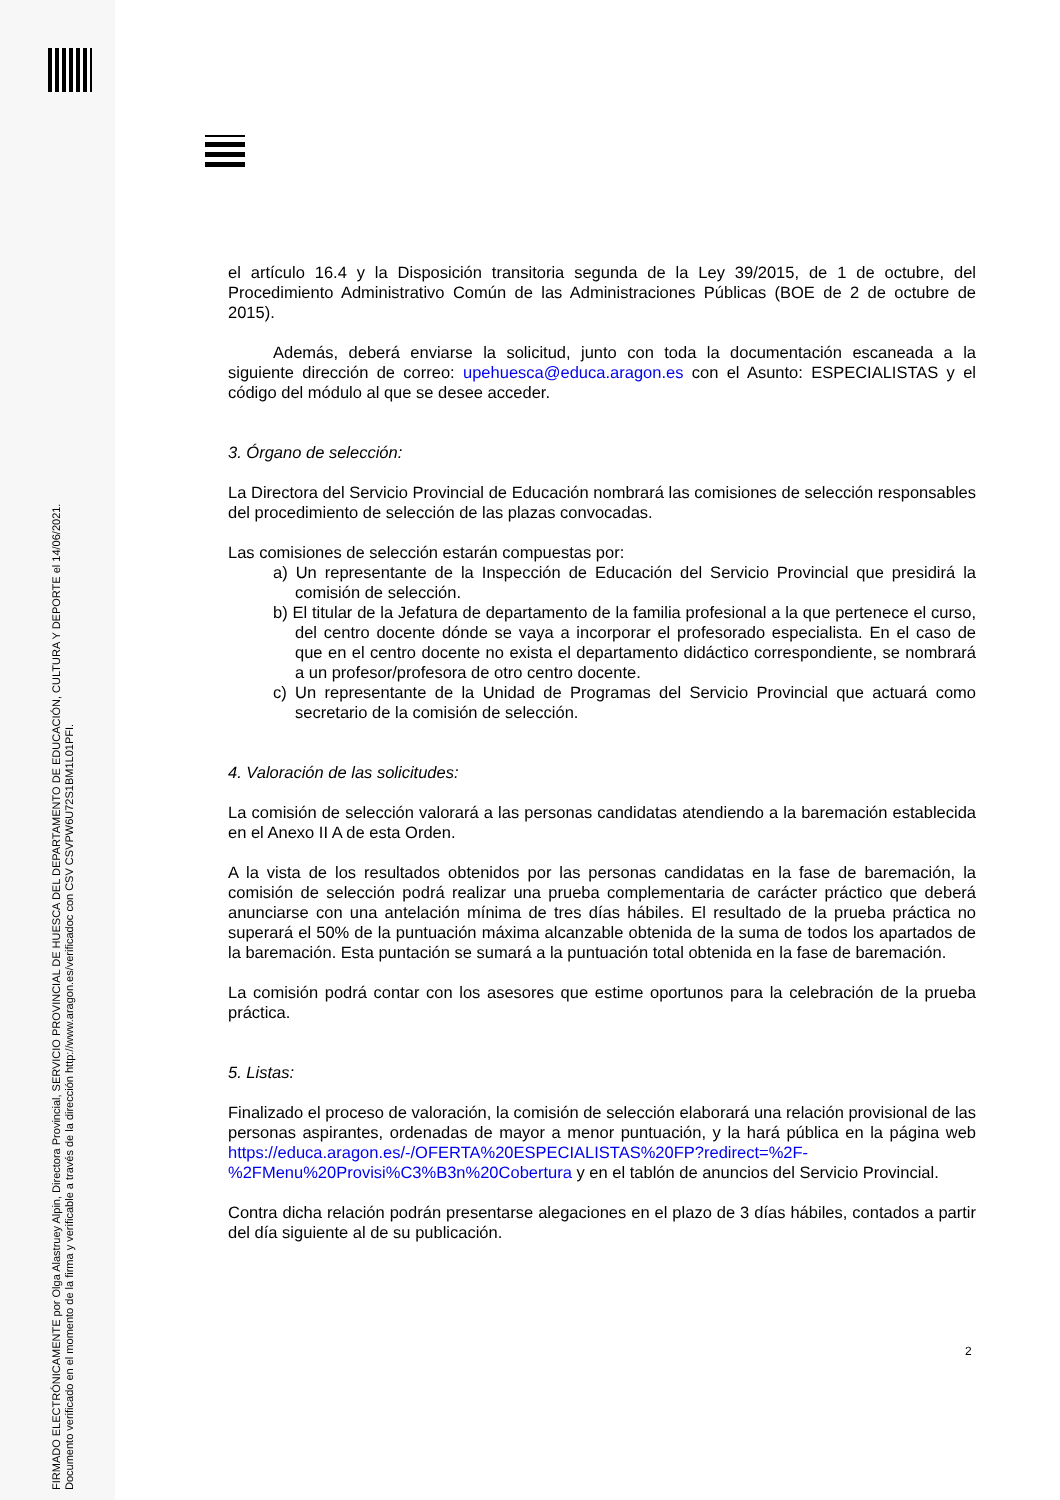FIRMADO ELECTRÓNICAMENTE por Olga Alastruey Alpin, Directora Provincial, SERVICIO PROVINCIAL DE HUESCA DEL DEPARTAMENTO DE EDUCACIÓN, CULTURA Y DEPORTE el 14/06/2021.
Documento verificado en el momento de la firma y verificable a través de la dirección http://www.aragon.es/verificadoc con CSV CSVPW6U72S1BM1L01PFI.
el artículo 16.4 y la Disposición transitoria segunda de la Ley 39/2015, de 1 de octubre, del Procedimiento Administrativo Común de las Administraciones Públicas (BOE de 2 de octubre de 2015).
Además, deberá enviarse la solicitud, junto con toda la documentación escaneada a la siguiente dirección de correo: upehuesca@educa.aragon.es con el Asunto: ESPECIALISTAS y el código del módulo al que se desee acceder.
3. Órgano de selección:
La Directora del Servicio Provincial de Educación nombrará las comisiones de selección responsables del procedimiento de selección de las plazas convocadas.
Las comisiones de selección estarán compuestas por:
a) Un representante de la Inspección de Educación del Servicio Provincial que presidirá la comisión de selección.
b) El titular de la Jefatura de departamento de la familia profesional a la que pertenece el curso, del centro docente dónde se vaya a incorporar el profesorado especialista. En el caso de que en el centro docente no exista el departamento didáctico correspondiente, se nombrará a un profesor/profesora de otro centro docente.
c) Un representante de la Unidad de Programas del Servicio Provincial que actuará como secretario de la comisión de selección.
4. Valoración de las solicitudes:
La comisión de selección valorará a las personas candidatas atendiendo a la baremación establecida en el Anexo II A de esta Orden.
A la vista de los resultados obtenidos por las personas candidatas en la fase de baremación, la comisión de selección podrá realizar una prueba complementaria de carácter práctico que deberá anunciarse con una antelación mínima de tres días hábiles. El resultado de la prueba práctica no superará el 50% de la puntuación máxima alcanzable obtenida de la suma de todos los apartados de la baremación. Esta puntación se sumará a la puntuación total obtenida en la fase de baremación.
La comisión podrá contar con los asesores que estime oportunos para la celebración de la prueba práctica.
5. Listas:
Finalizado el proceso de valoración, la comisión de selección elaborará una relación provisional de las personas aspirantes, ordenadas de mayor a menor puntuación, y la hará pública en la página web https://educa.aragon.es/-/OFERTA%20ESPECIALISTAS%20FP?redirect=%2F-%2FMenu%20Provisi%C3%B3n%20Cobertura y en el tablón de anuncios del Servicio Provincial.
Contra dicha relación podrán presentarse alegaciones en el plazo de 3 días hábiles, contados a partir del día siguiente al de su publicación.
2